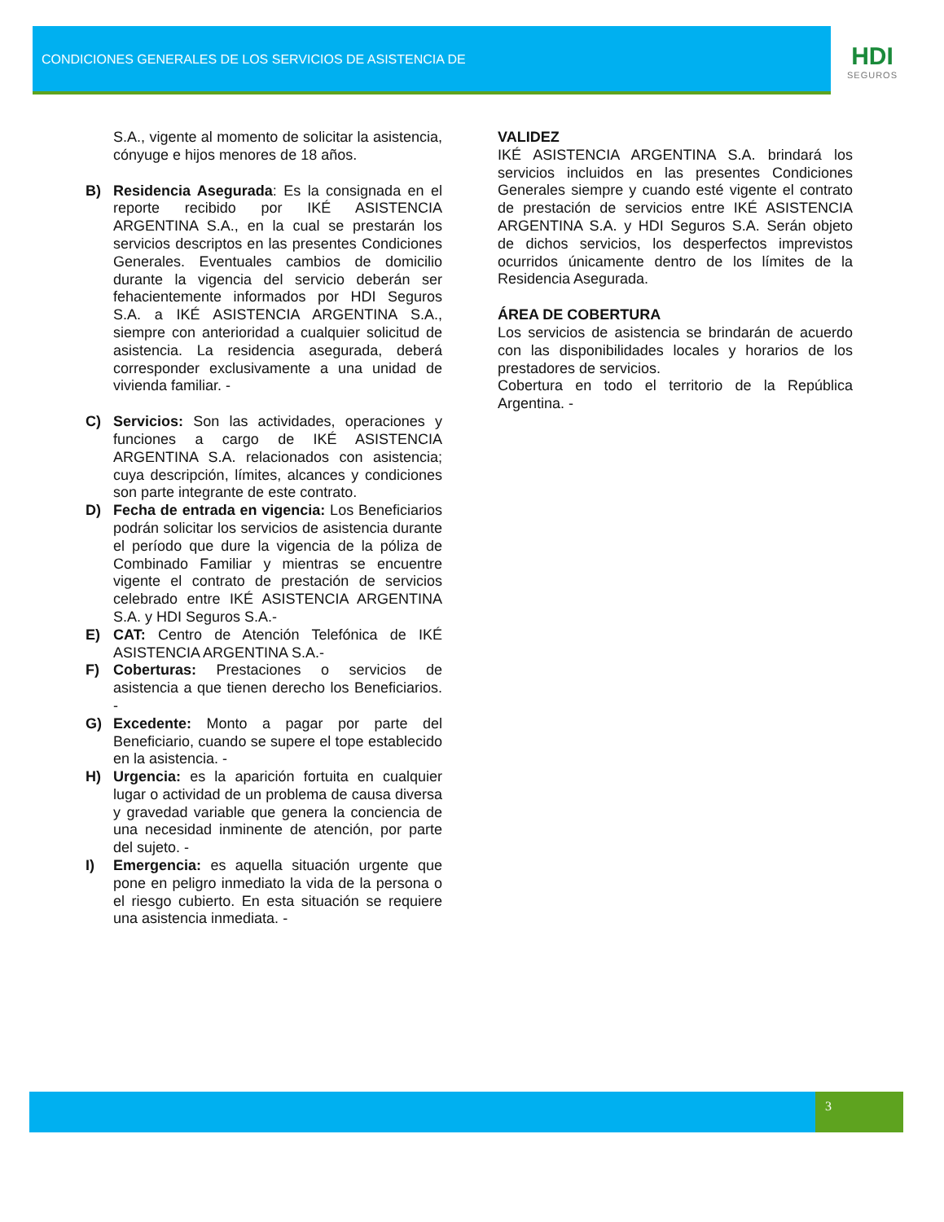CONDICIONES GENERALES DE LOS SERVICIOS DE ASISTENCIA DE
HDI
SEGUROS
S.A., vigente al momento de solicitar la asistencia, cónyuge e hijos menores de 18 años.
B) Residencia Asegurada: Es la consignada en el reporte recibido por IKÉ ASISTENCIA ARGENTINA S.A., en la cual se prestarán los servicios descriptos en las presentes Condiciones Generales. Eventuales cambios de domicilio durante la vigencia del servicio deberán ser fehacientemente informados por HDI Seguros S.A. a IKÉ ASISTENCIA ARGENTINA S.A., siempre con anterioridad a cualquier solicitud de asistencia. La residencia asegurada, deberá corresponder exclusivamente a una unidad de vivienda familiar. -
C) Servicios: Son las actividades, operaciones y funciones a cargo de IKÉ ASISTENCIA ARGENTINA S.A. relacionados con asistencia; cuya descripción, límites, alcances y condiciones son parte integrante de este contrato.
D) Fecha de entrada en vigencia: Los Beneficiarios podrán solicitar los servicios de asistencia durante el período que dure la vigencia de la póliza de Combinado Familiar y mientras se encuentre vigente el contrato de prestación de servicios celebrado entre IKÉ ASISTENCIA ARGENTINA S.A. y HDI Seguros S.A.-
E) CAT: Centro de Atención Telefónica de IKÉ ASISTENCIA ARGENTINA S.A.-
F) Coberturas: Prestaciones o servicios de asistencia a que tienen derecho los Beneficiarios. -
G) Excedente: Monto a pagar por parte del Beneficiario, cuando se supere el tope establecido en la asistencia. -
H) Urgencia: es la aparición fortuita en cualquier lugar o actividad de un problema de causa diversa y gravedad variable que genera la conciencia de una necesidad inminente de atención, por parte del sujeto. -
I) Emergencia: es aquella situación urgente que pone en peligro inmediato la vida de la persona o el riesgo cubierto. En esta situación se requiere una asistencia inmediata. -
VALIDEZ
IKÉ ASISTENCIA ARGENTINA S.A. brindará los servicios incluidos en las presentes Condiciones Generales siempre y cuando esté vigente el contrato de prestación de servicios entre IKÉ ASISTENCIA ARGENTINA S.A. y HDI Seguros S.A. Serán objeto de dichos servicios, los desperfectos imprevistos ocurridos únicamente dentro de los límites de la Residencia Asegurada.
ÁREA DE COBERTURA
Los servicios de asistencia se brindarán de acuerdo con las disponibilidades locales y horarios de los prestadores de servicios.
Cobertura en todo el territorio de la República Argentina. -
3